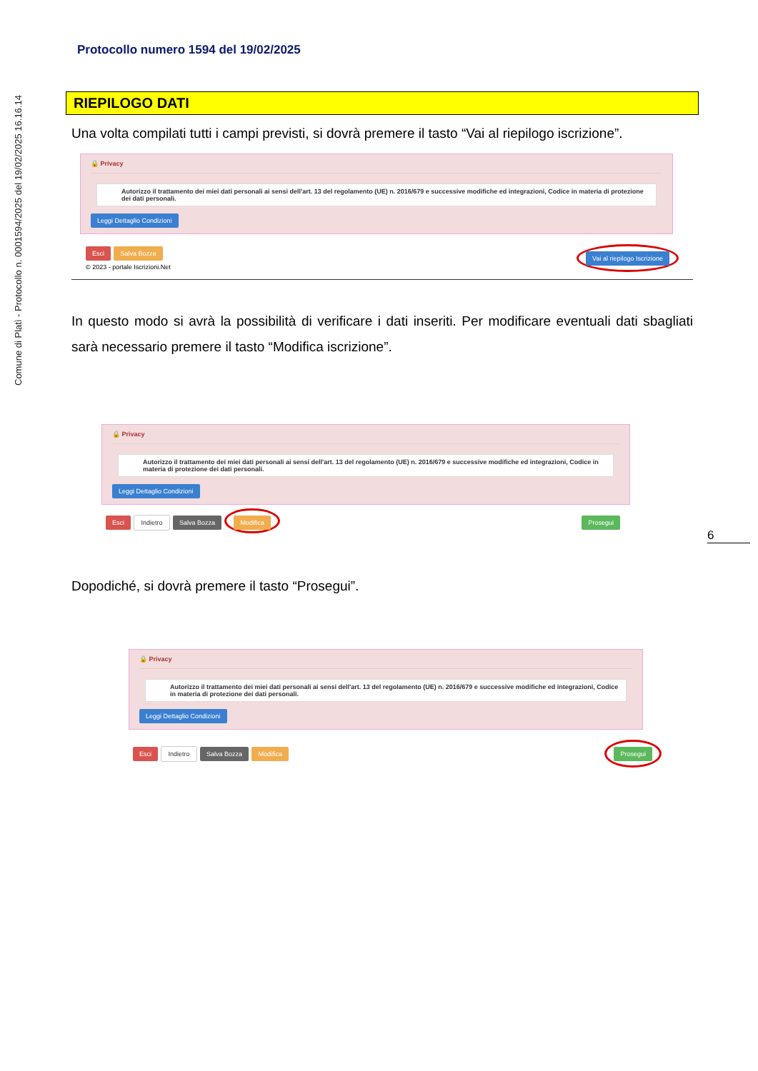Comune di Platì - Protocollo n. 0001594/2025 del 19/02/2025 16.16.14
Protocollo numero 1594 del 19/02/2025
RIEPILOGO DATI
Una volta compilati tutti i campi previsti, si dovrà premere il tasto “Vai al riepilogo iscrizione”.
🔒 Privacy
Autorizzo il trattamento dei miei dati personali ai sensi dell'art. 13 del regolamento (UE) n. 2016/679 e successive modifiche ed integrazioni, Codice in materia di protezione dei dati personali.
Leggi Dettaglio Condizioni
Esci Salva Bozza
© 2023 - portale Iscrizioni.Net
Vai al riepilogo Iscrizione
In questo modo si avrà la possibilità di verificare i dati inseriti. Per modificare eventuali dati sbagliati sarà necessario premere il tasto “Modifica iscrizione”.
🔒 Privacy
Autorizzo il trattamento dei miei dati personali ai sensi dell'art. 13 del regolamento (UE) n. 2016/679 e successive modifiche ed integrazioni, Codice in materia di protezione dei dati personali.
Leggi Dettaglio Condizioni
Esci Indietro Salva Bozza Modifica
Prosegui
Dopodiché, si dovrà premere il tasto “Prosegui”.
🔒 Privacy
Autorizzo il trattamento dei miei dati personali ai sensi dell'art. 13 del regolamento (UE) n. 2016/679 e successive modifiche ed integrazioni, Codice in materia di protezione dei dati personali.
Leggi Dettaglio Condizioni
Esci Indietro Salva Bozza Modifica
Prosegui
6